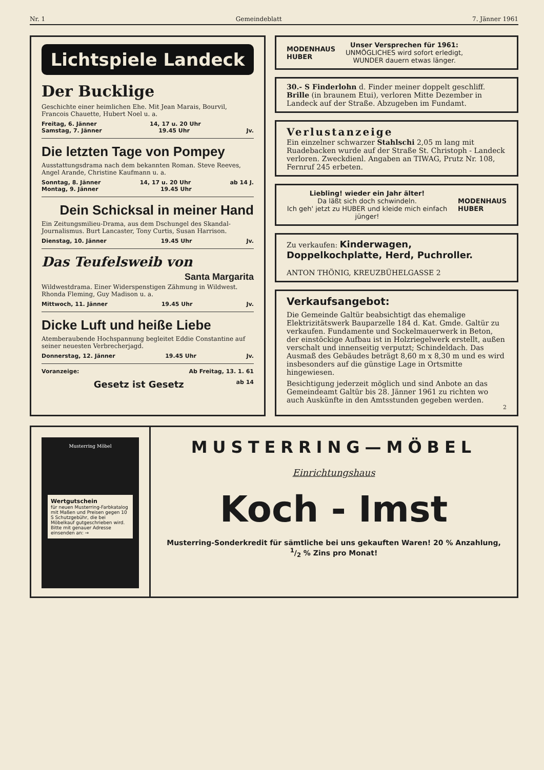Nr. 1 Gemeindeblatt 7. Jänner 1961
Lichtspiele Landeck
Der Bucklige
Geschichte einer heimlichen Ehe. Mit Jean Marais, Bourvil, Francois Chauette, Hubert Noel u. a.
Freitag, 6. Jänner 14, 17 u. 20 Uhr
Samstag, 7. Jänner 19.45 Uhr Jv.
Die letzten Tage von Pompey
Ausstattungsdrama nach dem bekannten Roman. Steve Reeves, Angel Arande, Christine Kaufmann u. a.
Sonntag, 8. Jänner 14, 17 u. 20 Uhr ab 14 J.
Montag, 9. Jänner 19.45 Uhr
Dein Schicksal in meiner Hand
Ein Zeitungsmilieu-Drama, aus dem Dschungel des Skandal-Journalismus. Burt Lancaster, Tony Curtis, Susan Harrison.
Dienstag, 10. Jänner 19.45 Uhr Jv.
Das Teufelsweib von
Santa Margarita
Wildwestdrama. Einer Widerspenstigen Zähmung in Wildwest. Rhonda Fleming, Guy Madison u. a.
Mittwoch, 11. Jänner 19.45 Uhr Jv.
Dicke Luft und heiße Liebe
Atemberaubende Hochspannung begleitet Eddie Constantine auf seiner neuesten Verbrecherjagd.
Donnerstag, 12. Jänner 19.45 Uhr Jv.
Voranzeige: Ab Freitag, 13. 1. 61
Gesetz ist Gesetz ab 14
MODENHAUS
HUBER
Unser Versprechen für 1961:
UNMÖGLICHES wird sofort erledigt,
WUNDER dauern etwas länger.
30.- S Finderlohn d. Finder meiner doppelt geschliff. Brille (in braunem Etui), verloren Mitte Dezember in Landeck auf der Straße. Abzugeben im Fundamt.
Verlustanzeige
Ein einzelner schwarzer Stahlschi 2,05 m lang mit Ruadebacken wurde auf der Straße St. Christoph - Landeck verloren. Zweckdienl. Angaben an TIWAG, Prutz Nr. 108, Fernruf 245 erbeten.
Liebling! wieder ein Jahr älter!
Da läßt sich doch schwindeln.
Ich geh' jetzt zu HUBER und kleide mich einfach jünger!
MODENHAUS
HUBER
Zu verkaufen: Kinderwagen, Doppelkochplatte, Herd, Puchroller.
ANTON THÖNIG, KREUZBÜHELGASSE 2
Verkaufsangebot:
Die Gemeinde Galtür beabsichtigt das ehemalige Elektrizitätswerk Bauparzelle 184 d. Kat. Gmde. Galtür zu verkaufen. Fundamente und Sockelmauerwerk in Beton, der einstöckige Aufbau ist in Holzriegelwerk erstellt, außen verschalt und innenseitig verputzt; Schindeldach. Das Ausmaß des Gebäudes beträgt 8,60 m x 8,30 m und es wird insbesonders auf die günstige Lage in Ortsmitte hingewiesen.
Besichtigung jederzeit möglich und sind Anbote an das Gemeindeamt Galtür bis 28. Jänner 1961 zu richten wo auch Auskünfte in den Amtsstunden gegeben werden.
2
Musterring Möbel
Wertgutschein
für neuen Musterring-Farbkatalog mit Maßen und Preisen gegen 10 S Schutzgebühr, die bei Möbelkauf gutgeschrieben wird. Bitte mit genauer Adresse einsenden an: →
MUSTERRING—MÖBEL
Einrichtungshaus
Koch - Imst
Musterring-Sonderkredit für sämtliche bei uns gekauften Waren! 20 % Anzahlung, 1/2 % Zins pro Monat!